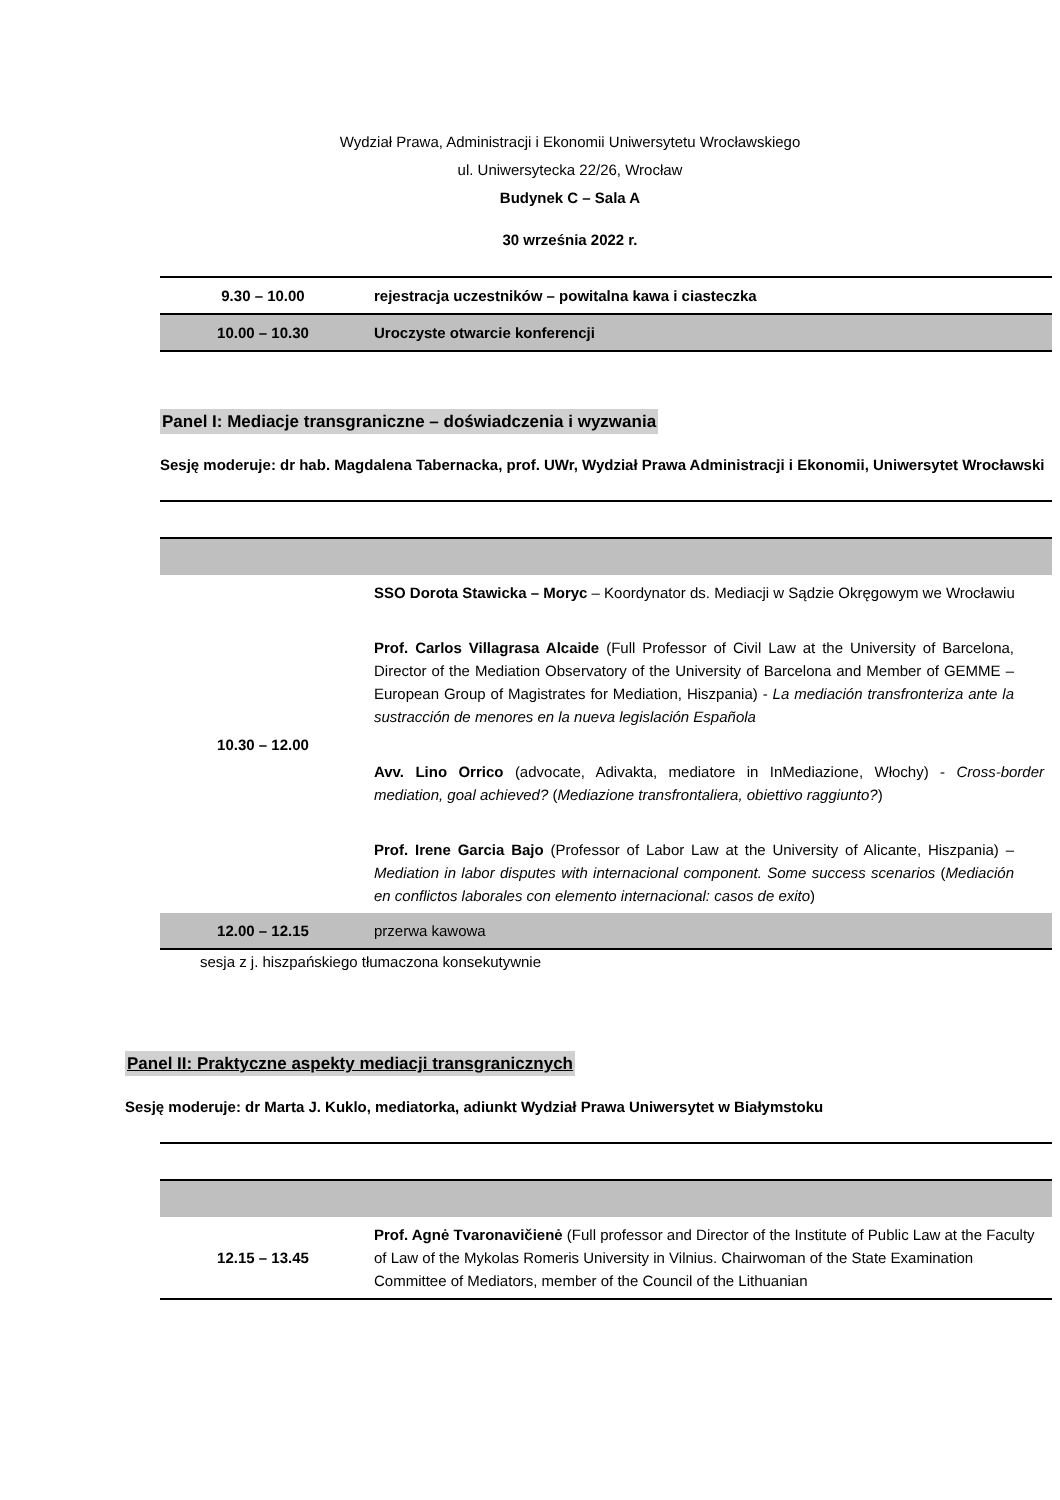Wydział Prawa, Administracji i Ekonomii Uniwersytetu Wrocławskiego
ul. Uniwersytecka 22/26, Wrocław
Budynek C – Sala A
30 września 2022 r.
| 9.30 – 10.00 | rejestracja uczestników – powitalna kawa i ciasteczka |
| 10.00 – 10.30 | Uroczyste otwarcie konferencji |
Panel I: Mediacje transgraniczne – doświadczenia i wyzwania
Sesję moderuje: dr hab. Magdalena Tabernacka, prof. UWr, Wydział Prawa Administracji i Ekonomii, Uniwersytet Wrocławski
| 10.30 – 12.00 | SSO Dorota Stawicka – Moryc – Koordynator ds. Mediacji w Sądzie Okręgowym we Wrocławiu Prof. Carlos Villagrasa Alcaide (Full Professor of Civil Law at the University of Barcelona, Director of the Mediation Observatory of the University of Barcelona and Member of GEMME – European Group of Magistrates for Mediation, Hiszpania) - La mediación transfronteriza ante la sustracción de menores en la nueva legislación Española Avv. Lino Orrico (advocate, Adivakta, mediatore in InMediazione, Włochy) - Cross-border mediation, goal achieved? ( Mediazione transfrontaliera, obiettivo raggiunto? ) Prof. Irene Garcia Bajo (Professor of Labor Law at the University of Alicante, Hiszpania) – Mediation in labor disputes with internacional component. Some success scenarios ( Mediación en conflictos laborales con elemento internacional: casos de exito ) |
| 12.00 – 12.15 | przerwa kawowa |
sesja z j. hiszpańskiego tłumaczona konsekutywnie
Panel II: Praktyczne aspekty mediacji transgranicznych
Sesję moderuje: dr Marta J. Kuklo, mediatorka, adiunkt Wydział Prawa Uniwersytet w Białymstoku
| 12.15 – 13.45 | Prof. Agnė Tvaronavičienė (Full professor and Director of the Institute of Public Law at the Faculty of Law of the Mykolas Romeris University in Vilnius. Chairwoman of the State Examination Committee of Mediators, member of the Council of the Lithuanian |